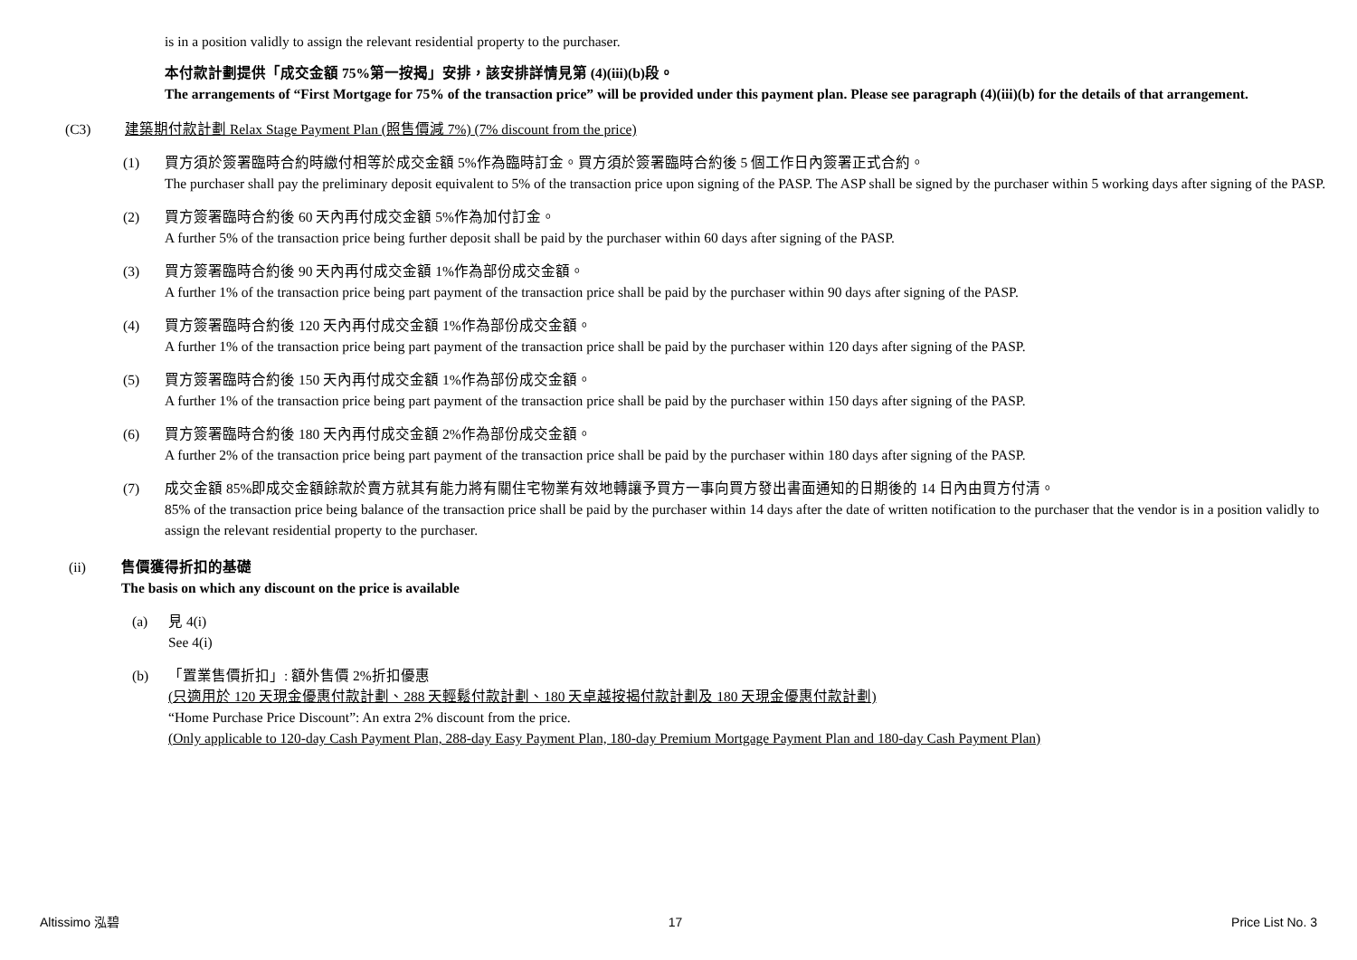is in a position validly to assign the relevant residential property to the purchaser.
本付款計劃提供「成交金額 75%第一按揭」安排，該安排詳情見第 (4)(iii)(b)段。
The arrangements of “First Mortgage for 75% of the transaction price” will be provided under this payment plan. Please see paragraph (4)(iii)(b) for the details of that arrangement.
(C3) 建築期付款計劃 Relax Stage Payment Plan (照售價減 7%) (7% discount from the price)
(1) 買方須於簽署臨時合約時繳付相等於成交金額 5%作為臨時訂金。買方須於簽署臨時合約後 5 個工作日內簽署正式合約。
The purchaser shall pay the preliminary deposit equivalent to 5% of the transaction price upon signing of the PASP. The ASP shall be signed by the purchaser within 5 working days after signing of the PASP.
(2) 買方簽署臨時合約後 60 天內再付成交金額 5%作為加付訂金。
A further 5% of the transaction price being further deposit shall be paid by the purchaser within 60 days after signing of the PASP.
(3) 買方簽署臨時合約後 90 天內再付成交金額 1%作為部份成交金額。
A further 1% of the transaction price being part payment of the transaction price shall be paid by the purchaser within 90 days after signing of the PASP.
(4) 買方簽署臨時合約後 120 天內再付成交金額 1%作為部份成交金額。
A further 1% of the transaction price being part payment of the transaction price shall be paid by the purchaser within 120 days after signing of the PASP.
(5) 買方簽署臨時合約後 150 天內再付成交金額 1%作為部份成交金額。
A further 1% of the transaction price being part payment of the transaction price shall be paid by the purchaser within 150 days after signing of the PASP.
(6) 買方簽署臨時合約後 180 天內再付成交金額 2%作為部份成交金額。
A further 2% of the transaction price being part payment of the transaction price shall be paid by the purchaser within 180 days after signing of the PASP.
(7) 成交金額 85%即成交金額餘款於賣方就其有能力將有關住宅物業有效地轉讓予買方一事向買方發出書面通知的日期後的 14 日內由買方付清。
85% of the transaction price being balance of the transaction price shall be paid by the purchaser within 14 days after the date of written notification to the purchaser that the vendor is in a position validly to assign the relevant residential property to the purchaser.
(ii) 售價獲得折扣的基礎
The basis on which any discount on the price is available
(a) 見 4(i)
See 4(i)
(b) 「置業售價折扣」: 額外售價 2%折扣優惠
(只適用於 120 天現金優惠付款計劃、288 天輕鬆付款計劃、180 天卓越按揭付款計劃及 180 天現金優惠付款計劃)
“Home Purchase Price Discount”: An extra 2% discount from the price.
(Only applicable to 120-day Cash Payment Plan, 288-day Easy Payment Plan, 180-day Premium Mortgage Payment Plan and 180-day Cash Payment Plan)
Altissimo 泓碧 17 Price List No. 3